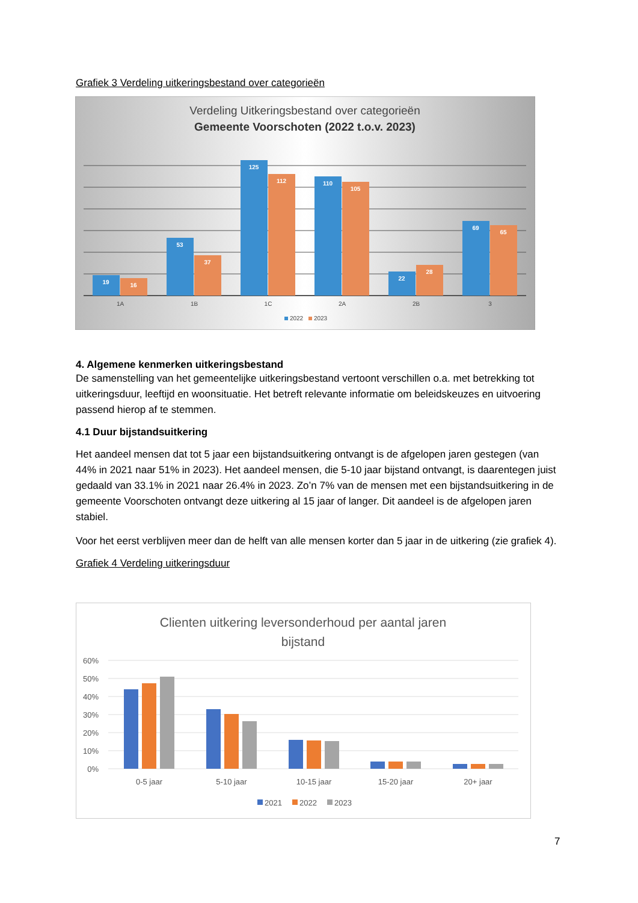Grafiek 3 Verdeling uitkeringsbestand over categorieën
Verdeling Uitkeringsbestand over categorieën
Gemeente Voorschoten (2022 t.o.v. 2023)
19
16
53
37
125
112
110
105
22
28
69
65
1A
1B
1C
2A
2B
3
2022
2023
4. Algemene kenmerken uitkeringsbestand
De samenstelling van het gemeentelijke uitkeringsbestand vertoont verschillen o.a. met betrekking tot uitkeringsduur, leeftijd en woonsituatie. Het betreft relevante informatie om beleidskeuzes en uitvoering passend hierop af te stemmen.
4.1 Duur bijstandsuitkering
Het aandeel mensen dat tot 5 jaar een bijstandsuitkering ontvangt is de afgelopen jaren gestegen (van 44% in 2021 naar 51% in 2023). Het aandeel mensen, die 5-10 jaar bijstand ontvangt, is daarentegen juist gedaald van 33.1% in 2021 naar 26.4% in 2023. Zo’n 7% van de mensen met een bijstandsuitkering in de gemeente Voorschoten ontvangt deze uitkering al 15 jaar of langer. Dit aandeel is de afgelopen jaren stabiel.
Voor het eerst verblijven meer dan de helft van alle mensen korter dan 5 jaar in de uitkering (zie grafiek 4).
Grafiek 4 Verdeling uitkeringsduur
Clienten uitkering leversonderhoud per aantal jaren
bijstand
60%
50%
40%
30%
20%
10%
0%
0-5 jaar
5-10 jaar
10-15 jaar
15-20 jaar
20+ jaar
2021
2022
2023
7